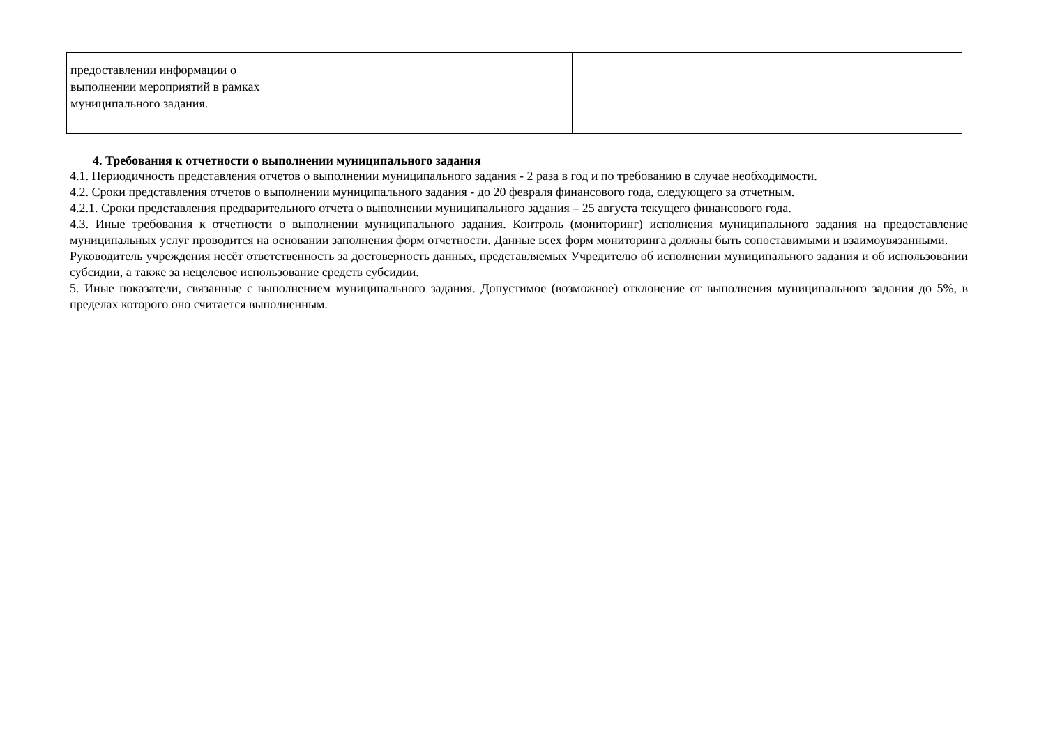| предоставлении информации о выполнении мероприятий в рамках муниципального задания. | | |
4. Требования к отчетности о выполнении муниципального задания
4.1. Периодичность представления отчетов о выполнении муниципального задания - 2 раза в год и по требованию в случае необходимости.
4.2. Сроки представления отчетов о выполнении муниципального задания - до 20 февраля финансового года, следующего за отчетным.
4.2.1. Сроки представления предварительного отчета о выполнении муниципального задания – 25 августа текущего финансового года.
4.3. Иные требования к отчетности о выполнении муниципального задания. Контроль (мониторинг) исполнения муниципального задания на предоставление муниципальных услуг проводится на основании заполнения форм отчетности. Данные всех форм мониторинга должны быть сопоставимыми и взаимоувязанными.
Руководитель учреждения несёт ответственность за достоверность данных, представляемых Учредителю об исполнении муниципального задания и об использовании субсидии, а также за нецелевое использование средств субсидии.
5. Иные показатели, связанные с выполнением муниципального задания. Допустимое (возможное) отклонение от выполнения муниципального задания до 5%, в пределах которого оно считается выполненным.